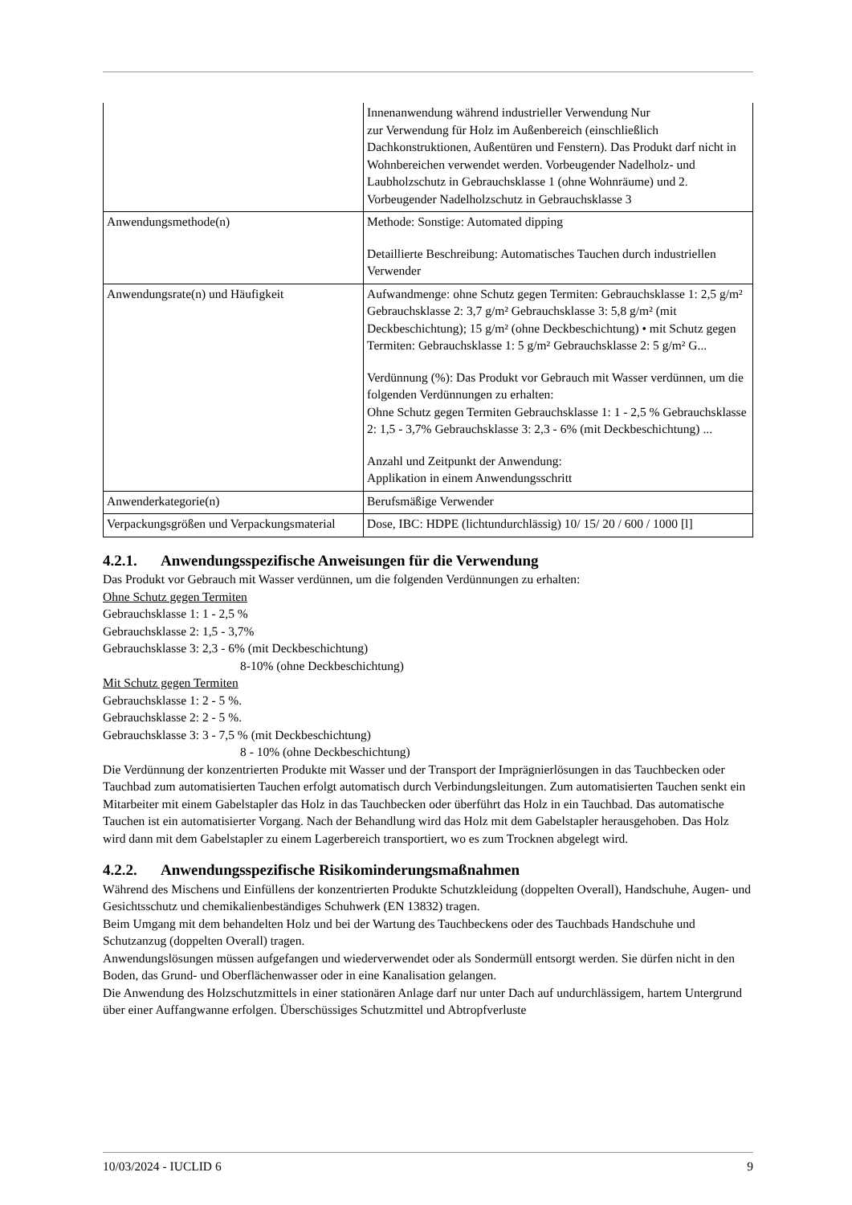| | Innenanwendung während industrieller Verwendung Nur zur Verwendung für Holz im Außenbereich (einschließlich Dachkonstruktionen, Außentüren und Fenstern). Das Produkt darf nicht in Wohnbereichen verwendet werden. Vorbeugender Nadelholz- und Laubholzschutz in Gebrauchsklasse 1 (ohne Wohnräume) und 2. Vorbeugender Nadelholzschutz in Gebrauchsklasse 3 |
| Anwendungsmethode(n) | Methode: Sonstige: Automated dipping Detaillierte Beschreibung: Automatisches Tauchen durch industriellen Verwender |
| Anwendungsrate(n) und Häufigkeit | Aufwandmenge: ohne Schutz gegen Termiten: Gebrauchsklasse 1: 2,5 g/m² Gebrauchsklasse 2: 3,7 g/m² Gebrauchsklasse 3: 5,8 g/m² (mit Deckbeschichtung); 15 g/m² (ohne Deckbeschichtung) • mit Schutz gegen Termiten: Gebrauchsklasse 1: 5 g/m² Gebrauchsklasse 2: 5 g/m² G... Verdünnung (%): Das Produkt vor Gebrauch mit Wasser verdünnen, um die folgenden Verdünnungen zu erhalten: Ohne Schutz gegen Termiten Gebrauchsklasse 1: 1 - 2,5 % Gebrauchsklasse 2: 1,5 - 3,7% Gebrauchsklasse 3: 2,3 - 6% (mit Deckbeschichtung) ... Anzahl und Zeitpunkt der Anwendung: Applikation in einem Anwendungsschritt |
| Anwenderkategorie(n) | Berufsmäßige Verwender |
| Verpackungsgrößen und Verpackungsmaterial | Dose, IBC: HDPE (lichtundurchlässig) 10/ 15/ 20 / 600 / 1000 [l] |
4.2.1. Anwendungsspezifische Anweisungen für die Verwendung
Das Produkt vor Gebrauch mit Wasser verdünnen, um die folgenden Verdünnungen zu erhalten:
Ohne Schutz gegen Termiten
Gebrauchsklasse 1: 1 - 2,5 %
Gebrauchsklasse 2: 1,5 - 3,7%
Gebrauchsklasse 3: 2,3 - 6% (mit Deckbeschichtung)
8-10% (ohne Deckbeschichtung)
Mit Schutz gegen Termiten
Gebrauchsklasse 1: 2 - 5 %.
Gebrauchsklasse 2: 2 - 5 %.
Gebrauchsklasse 3: 3 - 7,5 % (mit Deckbeschichtung)
8 - 10% (ohne Deckbeschichtung)
Die Verdünnung der konzentrierten Produkte mit Wasser und der Transport der Imprägnierlösungen in das Tauchbecken oder Tauchbad zum automatisierten Tauchen erfolgt automatisch durch Verbindungsleitungen. Zum automatisierten Tauchen senkt ein Mitarbeiter mit einem Gabelstapler das Holz in das Tauchbecken oder überführt das Holz in ein Tauchbad. Das automatische Tauchen ist ein automatisierter Vorgang. Nach der Behandlung wird das Holz mit dem Gabelstapler herausgehoben. Das Holz wird dann mit dem Gabelstapler zu einem Lagerbereich transportiert, wo es zum Trocknen abgelegt wird.
4.2.2. Anwendungsspezifische Risikominderungsmaßnahmen
Während des Mischens und Einfüllens der konzentrierten Produkte Schutzkleidung (doppelten Overall), Handschuhe, Augen- und Gesichtsschutz und chemikalienbeständiges Schuhwerk (EN 13832) tragen.
Beim Umgang mit dem behandelten Holz und bei der Wartung des Tauchbeckens oder des Tauchbads Handschuhe und Schutzanzug (doppelten Overall) tragen.
Anwendungslösungen müssen aufgefangen und wiederverwendet oder als Sondermüll entsorgt werden. Sie dürfen nicht in den Boden, das Grund- und Oberflächenwasser oder in eine Kanalisation gelangen.
Die Anwendung des Holzschutzmittels in einer stationären Anlage darf nur unter Dach auf undurchlässigem, hartem Untergrund über einer Auffangwanne erfolgen. Überschüssiges Schutzmittel und Abtropfverluste
10/03/2024 - IUCLID 6 9